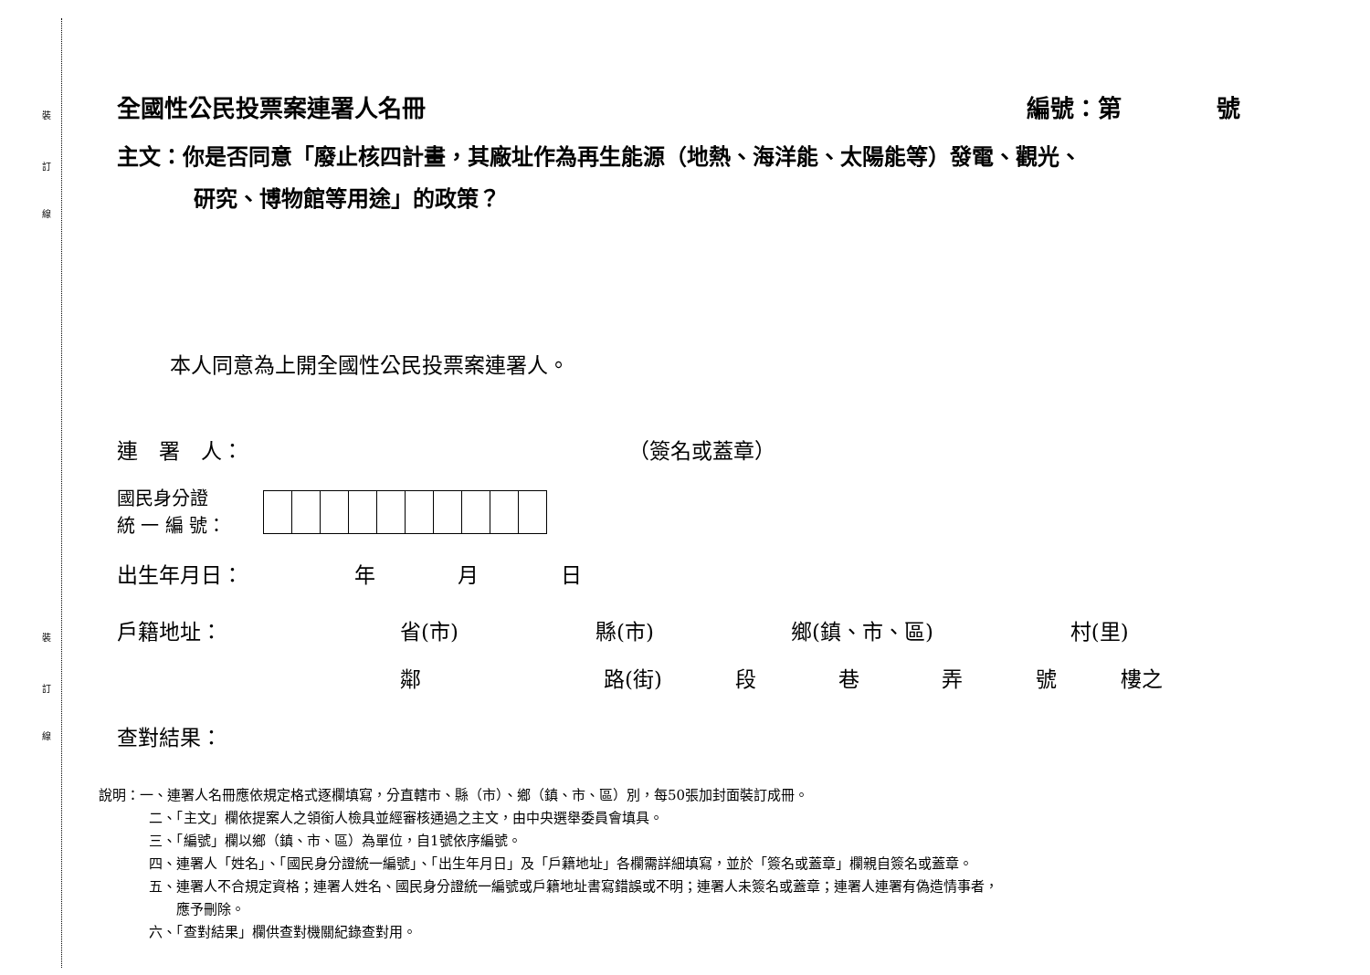裝
訂
線
裝
訂
線
全國性公民投票案連署人名冊 編號：第　　　　號
主文：你是否同意「廢止核四計畫，其廠址作為再生能源（地熱、海洋能、太陽能等）發電、觀光、
研究、博物館等用途」的政策？
本人同意為上開全國性公民投票案連署人。
連　署　人： （簽名或蓋章）
國民身分證
統 一 編 號：
出生年月日： 年 月 日
戶籍地址： 省(市) 縣(市) 鄉(鎮、市、區) 村(里)
鄰 路(街) 段巷弄號 樓之
查對結果：
說明：一、連署人名冊應依規定格式逐欄填寫，分直轄市、縣（市）、鄉（鎮、市、區）別，每50張加封面裝訂成冊。
二、「主文」欄依提案人之領銜人檢具並經審核通過之主文，由中央選舉委員會填具。
三、「編號」欄以鄉（鎮、市、區）為單位，自1號依序編號。
四、連署人「姓名」、「國民身分證統一編號」、「出生年月日」及「戶籍地址」各欄需詳細填寫，並於「簽名或蓋章」欄親自簽名或蓋章。
五、連署人不合規定資格；連署人姓名、國民身分證統一編號或戶籍地址書寫錯誤或不明；連署人未簽名或蓋章；連署人連署有偽造情事者，
　　應予刪除。
六、「查對結果」欄供查對機關紀錄查對用。